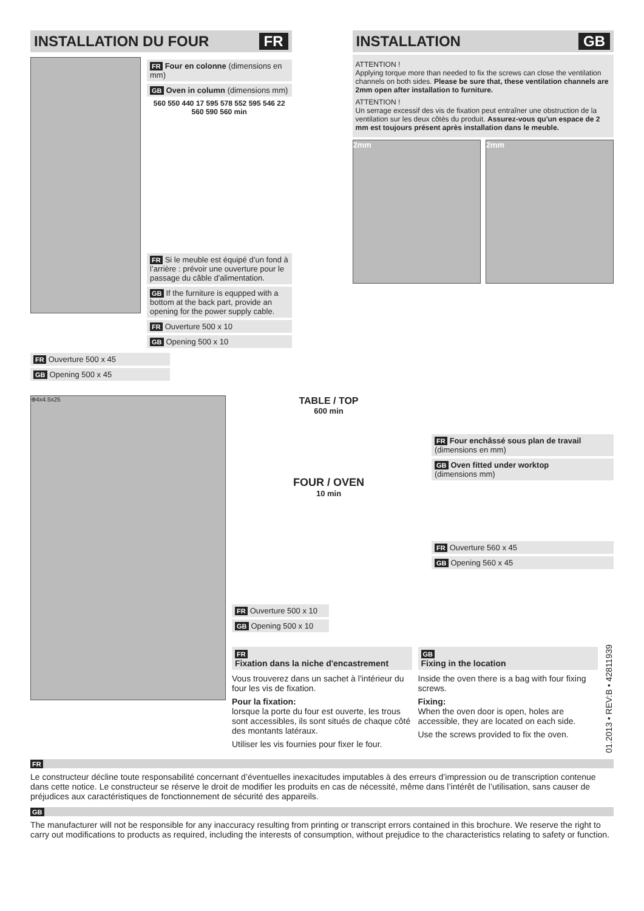INSTALLATION DU FOUR FR
FR Four en colonne (dimensions en mm)
GB Oven in column (dimensions mm)
560 550 440 17 595 578 552 595 546 22 560 590 560 min
FR Si le meuble est équipé d’un fond à l’arrière : prévoir une ouverture pour le passage du câble d'alimentation.
GB If the furniture is equpped with a bottom at the back part, provide an opening for the power supply cable.
FR Ouverture 500 x 10
GB Opening 500 x 10
FR Ouverture 500 x 45
GB Opening 500 x 45
INSTALLATION GB
ATTENTION !
Applying torque more than needed to fix the screws can close the ventilation channels on both sides. Please be sure that, these ventilation channels are 2mm open after installation to furniture.
ATTENTION !
Un serrage excessif des vis de fixation peut entraîner une obstruction de la ventilation sur les deux côtés du produit. Assurez-vous qu'un espace de 2 mm est toujours présent après installation dans le meuble.
2mm 2mm
⊕4x4.5x25
TABLE / TOP
600 min
FOUR / OVEN
10 min
FR Four enchâssé sous plan de travail
(dimensions en mm)
GB Oven fitted under worktop
(dimensions mm)
FR Ouverture 560 x 45
GB Opening 560 x 45
FR Ouverture 500 x 10
GB Opening 500 x 10
FR
Fixation dans la niche d'encastrement
Vous trouverez dans un sachet à l'intérieur du four les vis de fixation.
Pour la fixation:
lorsque la porte du four est ouverte, les trous sont accessibles, ils sont situés de chaque côté des montants latéraux.
Utiliser les vis fournies pour fixer le four.
GB
Fixing in the location
Inside the oven there is a bag with four fixing screws.
Fixing:
When the oven door is open, holes are accessible, they are located on each side.
Use the screws provided to fix the oven.
01.2013 • REV:B • 42811939
FR
Le constructeur décline toute responsabilité concernant d’éventuelles inexacitudes imputables à des erreurs d’impression ou de transcription contenue dans cette notice. Le constructeur se réserve le droit de modifier les produits en cas de nécessité, même dans l’intérêt de l’utilisation, sans causer de préjudices aux caractéristiques de fonctionnement de sécurité des appareils.
GB
The manufacturer will not be responsible for any inaccuracy resulting from printing or transcript errors contained in this brochure. We reserve the right to carry out modifications to products as required, including the interests of consumption, without prejudice to the characteristics relating to safety or function.